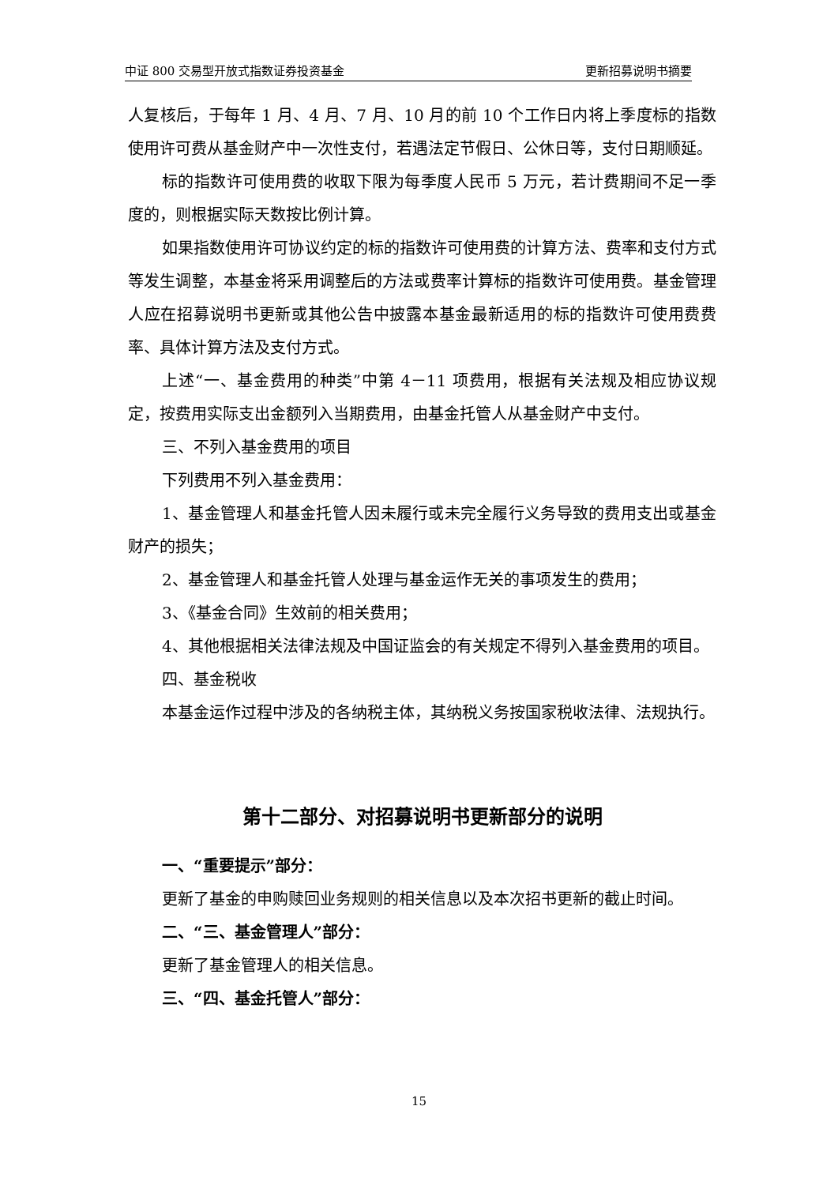中证 800 交易型开放式指数证券投资基金 更新招募说明书摘要
人复核后，于每年 1 月、4 月、7 月、10 月的前 10 个工作日内将上季度标的指数使用许可费从基金财产中一次性支付，若遇法定节假日、公休日等，支付日期顺延。
标的指数许可使用费的收取下限为每季度人民币 5 万元，若计费期间不足一季度的，则根据实际天数按比例计算。
如果指数使用许可协议约定的标的指数许可使用费的计算方法、费率和支付方式等发生调整，本基金将采用调整后的方法或费率计算标的指数许可使用费。基金管理人应在招募说明书更新或其他公告中披露本基金最新适用的标的指数许可使用费费率、具体计算方法及支付方式。
上述“一、基金费用的种类”中第 4－11 项费用，根据有关法规及相应协议规定，按费用实际支出金额列入当期费用，由基金托管人从基金财产中支付。
三、不列入基金费用的项目
下列费用不列入基金费用：
1、基金管理人和基金托管人因未履行或未完全履行义务导致的费用支出或基金财产的损失；
2、基金管理人和基金托管人处理与基金运作无关的事项发生的费用；
3、《基金合同》生效前的相关费用；
4、其他根据相关法律法规及中国证监会的有关规定不得列入基金费用的项目。
四、基金税收
本基金运作过程中涉及的各纳税主体，其纳税义务按国家税收法律、法规执行。
第十二部分、对招募说明书更新部分的说明
一、“重要提示”部分：
更新了基金的申购赎回业务规则的相关信息以及本次招书更新的截止时间。
二、“三、基金管理人”部分：
更新了基金管理人的相关信息。
三、“四、基金托管人”部分：
15